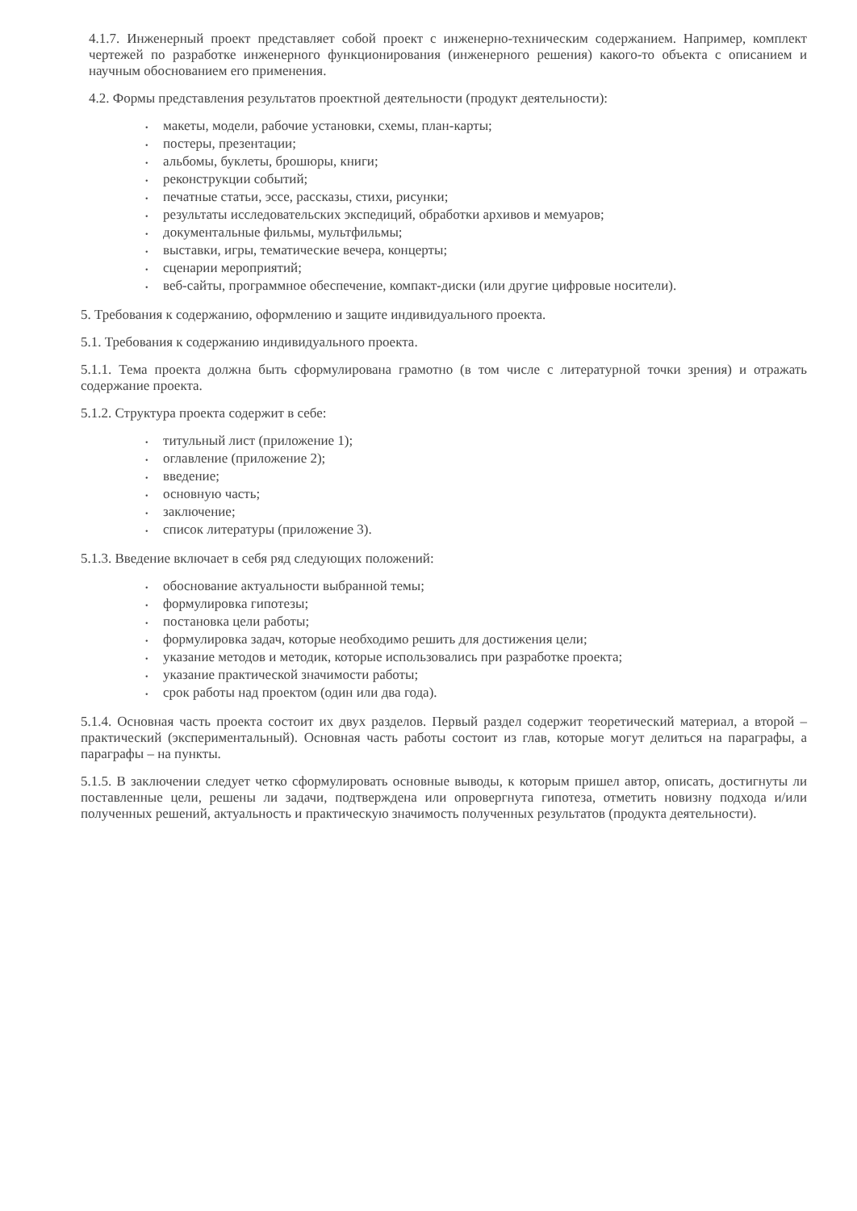4.1.7. Инженерный проект представляет собой проект с инженерно-техническим содержанием. Например, комплект чертежей по разработке инженерного функционирования (инженерного решения) какого-то объекта с описанием и научным обоснованием его применения.
4.2. Формы представления результатов проектной деятельности (продукт деятельности):
• макеты, модели, рабочие установки, схемы, план-карты;
• постеры, презентации;
• альбомы, буклеты, брошюры, книги;
• реконструкции событий;
• печатные статьи, эссе, рассказы, стихи, рисунки;
• результаты исследовательских экспедиций, обработки архивов и мемуаров;
• документальные фильмы, мультфильмы;
• выставки, игры, тематические вечера, концерты;
• сценарии мероприятий;
• веб-сайты, программное обеспечение, компакт-диски (или другие цифровые носители).
5. Требования к содержанию, оформлению и защите индивидуального проекта.
5.1. Требования к содержанию индивидуального проекта.
5.1.1. Тема проекта должна быть сформулирована грамотно (в том числе с литературной точки зрения) и отражать содержание проекта.
5.1.2. Структура проекта содержит в себе:
• титульный лист (приложение 1);
• оглавление (приложение 2);
• введение;
• основную часть;
• заключение;
• список литературы (приложение 3).
5.1.3. Введение включает в себя ряд следующих положений:
• обоснование актуальности выбранной темы;
• формулировка гипотезы;
• постановка цели работы;
• формулировка задач, которые необходимо решить для достижения цели;
• указание методов и методик, которые использовались при разработке проекта;
• указание практической значимости работы;
• срок работы над проектом (один или два года).
5.1.4. Основная часть проекта состоит их двух разделов. Первый раздел содержит теоретический материал, а второй – практический (экспериментальный). Основная часть работы состоит из глав, которые могут делиться на параграфы, а параграфы – на пункты.
5.1.5. В заключении следует четко сформулировать основные выводы, к которым пришел автор, описать, достигнуты ли поставленные цели, решены ли задачи, подтверждена или опровергнута гипотеза, отметить новизну подхода и/или полученных решений, актуальность и практическую значимость полученных результатов (продукта деятельности).